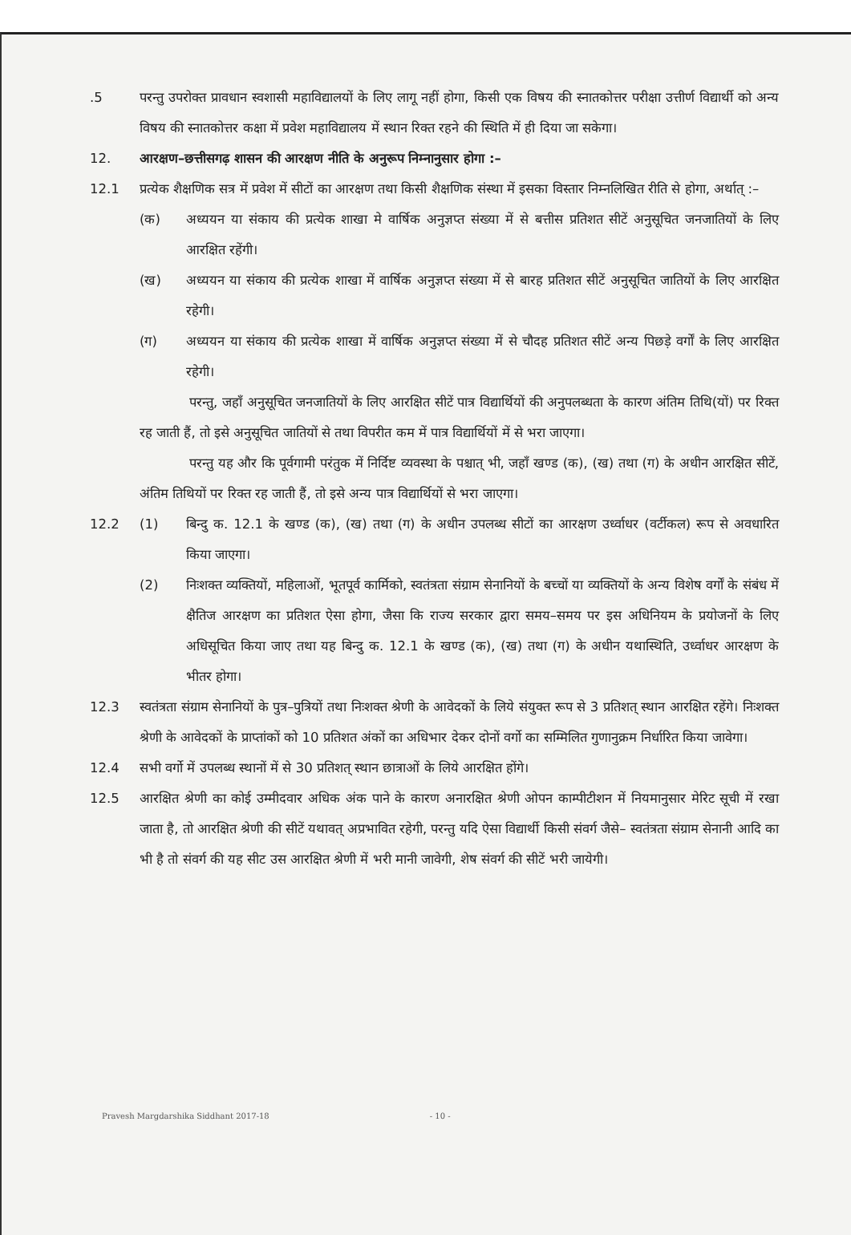.5 परन्तु उपरोक्त प्रावधान स्वशासी महाविद्यालयों के लिए लागू नहीं होगा, किसी एक विषय की स्नातकोत्तर परीक्षा उत्तीर्ण विद्यार्थी को अन्य विषय की स्नातकोत्तर कक्षा में प्रवेश महाविद्यालय में स्थान रिक्त रहने की स्थिति में ही दिया जा सकेगा।
12. आरक्षण–छत्तीसगढ़ शासन की आरक्षण नीति के अनुरूप निम्नानुसार होगा :–
12.1 प्रत्येक शैक्षणिक सत्र में प्रवेश में सीटों का आरक्षण तथा किसी शैक्षणिक संस्था में इसका विस्तार निम्नलिखित रीति से होगा, अर्थात् :–
(क) अध्ययन या संकाय की प्रत्येक शाखा मे वार्षिक अनुज्ञप्त संख्या में से बत्तीस प्रतिशत सीटें अनुसूचित जनजातियों के लिए आरक्षित रहेंगी।
(ख) अध्ययन या संकाय की प्रत्येक शाखा में वार्षिक अनुज्ञप्त संख्या में से बारह प्रतिशत सीटें अनुसूचित जातियों के लिए आरक्षित रहेगी।
(ग) अध्ययन या संकाय की प्रत्येक शाखा में वार्षिक अनुज्ञप्त संख्या में से चौदह प्रतिशत सीटें अन्य पिछड़े वर्गों के लिए आरक्षित रहेगी।
परन्तु, जहाँ अनुसूचित जनजातियों के लिए आरक्षित सीटें पात्र विद्यार्थियों की अनुपलब्धता के कारण अंतिम तिथि(यों) पर रिक्त रह जाती हैं, तो इसे अनुसूचित जातियों से तथा विपरीत कम में पात्र विद्यार्थियों में से भरा जाएगा।
परन्तु यह और कि पूर्वगामी परंतुक में निर्दिष्ट व्यवस्था के पश्चात् भी, जहाँ खण्ड (क), (ख) तथा (ग) के अधीन आरक्षित सीटें, अंतिम तिथियों पर रिक्त रह जाती हैं, तो इसे अन्य पात्र विद्यार्थियों से भरा जाएगा।
12.2 (1) बिन्दु क. 12.1 के खण्ड (क), (ख) तथा (ग) के अधीन उपलब्ध सीटों का आरक्षण उर्ध्वाधर (वर्टीकल) रूप से अवधारित किया जाएगा।
(2) निःशक्त व्यक्तियों, महिलाओं, भूतपूर्व कार्मिको, स्वतंत्रता संग्राम सेनानियों के बच्चों या व्यक्तियों के अन्य विशेष वर्गों के संबंध में क्षैतिज आरक्षण का प्रतिशत ऐसा होगा, जैसा कि राज्य सरकार द्वारा समय–समय पर इस अधिनियम के प्रयोजनों के लिए अधिसूचित किया जाए तथा यह बिन्दु क. 12.1 के खण्ड (क), (ख) तथा (ग) के अधीन यथास्थिति, उर्ध्वाधर आरक्षण के भीतर होगा।
12.3 स्वतंत्रता संग्राम सेनानियों के पुत्र–पुत्रियों तथा निःशक्त श्रेणी के आवेदकों के लिये संयुक्त रूप से 3 प्रतिशत् स्थान आरक्षित रहेंगे। निःशक्त श्रेणी के आवेदकों के प्राप्तांकों को 10 प्रतिशत अंकों का अधिभार देकर दोनों वर्गो का सम्मिलित गुणानुक्रम निर्धारित किया जावेगा।
12.4 सभी वर्गो में उपलब्ध स्थानों में से 30 प्रतिशत् स्थान छात्राओं के लिये आरक्षित होंगे।
12.5 आरक्षित श्रेणी का कोई उम्मीदवार अधिक अंक पाने के कारण अनारक्षित श्रेणी ओपन काम्पीटीशन में नियमानुसार मेरिट सूची में रखा जाता है, तो आरक्षित श्रेणी की सीटें यथावत् अप्रभावित रहेगी, परन्तु यदि ऐसा विद्यार्थी किसी संवर्ग जैसे– स्वतंत्रता संग्राम सेनानी आदि का भी है तो संवर्ग की यह सीट उस आरक्षित श्रेणी में भरी मानी जावेगी, शेष संवर्ग की सीटें भरी जायेगी।
Pravesh Margdarshika Siddhant 2017-18 - 10 -